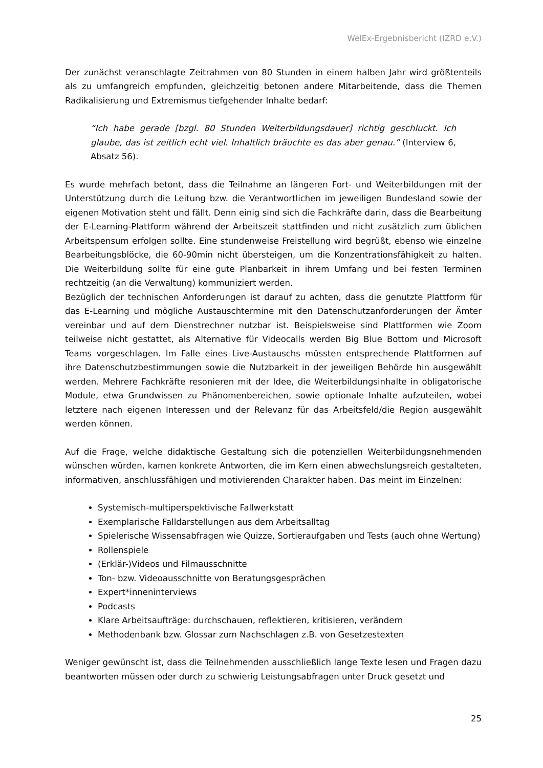WelEx-Ergebnisbericht (IZRD e.V.)
Der zunächst veranschlagte Zeitrahmen von 80 Stunden in einem halben Jahr wird größtenteils als zu umfangreich empfunden, gleichzeitig betonen andere Mitarbeitende, dass die Themen Radikalisierung und Extremismus tiefgehender Inhalte bedarf:
“Ich habe gerade [bzgl. 80 Stunden Weiterbildungsdauer] richtig geschluckt. Ich glaube, das ist zeitlich echt viel. Inhaltlich bräuchte es das aber genau.” (Interview 6, Absatz 56).
Es wurde mehrfach betont, dass die Teilnahme an längeren Fort- und Weiterbildungen mit der Unterstützung durch die Leitung bzw. die Verantwortlichen im jeweiligen Bundesland sowie der eigenen Motivation steht und fällt. Denn einig sind sich die Fachkräfte darin, dass die Bearbeitung der E-Learning-Plattform während der Arbeitszeit stattfinden und nicht zusätzlich zum üblichen Arbeitspensum erfolgen sollte. Eine stundenweise Freistellung wird begrüßt, ebenso wie einzelne Bearbeitungsblöcke, die 60-90min nicht übersteigen, um die Konzentrationsfähigkeit zu halten. Die Weiterbildung sollte für eine gute Planbarkeit in ihrem Umfang und bei festen Terminen rechtzeitig (an die Verwaltung) kommuniziert werden.
Bezüglich der technischen Anforderungen ist darauf zu achten, dass die genutzte Plattform für das E-Learning und mögliche Austauschtermine mit den Datenschutzanforderungen der Ämter vereinbar und auf dem Dienstrechner nutzbar ist. Beispielsweise sind Plattformen wie Zoom teilweise nicht gestattet, als Alternative für Videocalls werden Big Blue Bottom und Microsoft Teams vorgeschlagen. Im Falle eines Live-Austauschs müssten entsprechende Plattformen auf ihre Datenschutzbestimmungen sowie die Nutzbarkeit in der jeweiligen Behörde hin ausgewählt werden. Mehrere Fachkräfte resonieren mit der Idee, die Weiterbildungsinhalte in obligatorische Module, etwa Grundwissen zu Phänomenbereichen, sowie optionale Inhalte aufzuteilen, wobei letztere nach eigenen Interessen und der Relevanz für das Arbeitsfeld/die Region ausgewählt werden können.
Auf die Frage, welche didaktische Gestaltung sich die potenziellen Weiterbildungsnehmenden wünschen würden, kamen konkrete Antworten, die im Kern einen abwechslungsreich gestalteten, informativen, anschlussfähigen und motivierenden Charakter haben. Das meint im Einzelnen:
Systemisch-multiperspektivische Fallwerkstatt
Exemplarische Falldarstellungen aus dem Arbeitsalltag
Spielerische Wissensabfragen wie Quizze, Sortieraufgaben und Tests (auch ohne Wertung)
Rollenspiele
(Erklär-)Videos und Filmausschnitte
Ton- bzw. Videoausschnitte von Beratungsgesprächen
Expert*inneninterviews
Podcasts
Klare Arbeitsaufträge: durchschauen, reflektieren, kritisieren, verändern
Methodenbank bzw. Glossar zum Nachschlagen z.B. von Gesetzestexten
Weniger gewünscht ist, dass die Teilnehmenden ausschließlich lange Texte lesen und Fragen dazu beantworten müssen oder durch zu schwierig Leistungsabfragen unter Druck gesetzt und
25